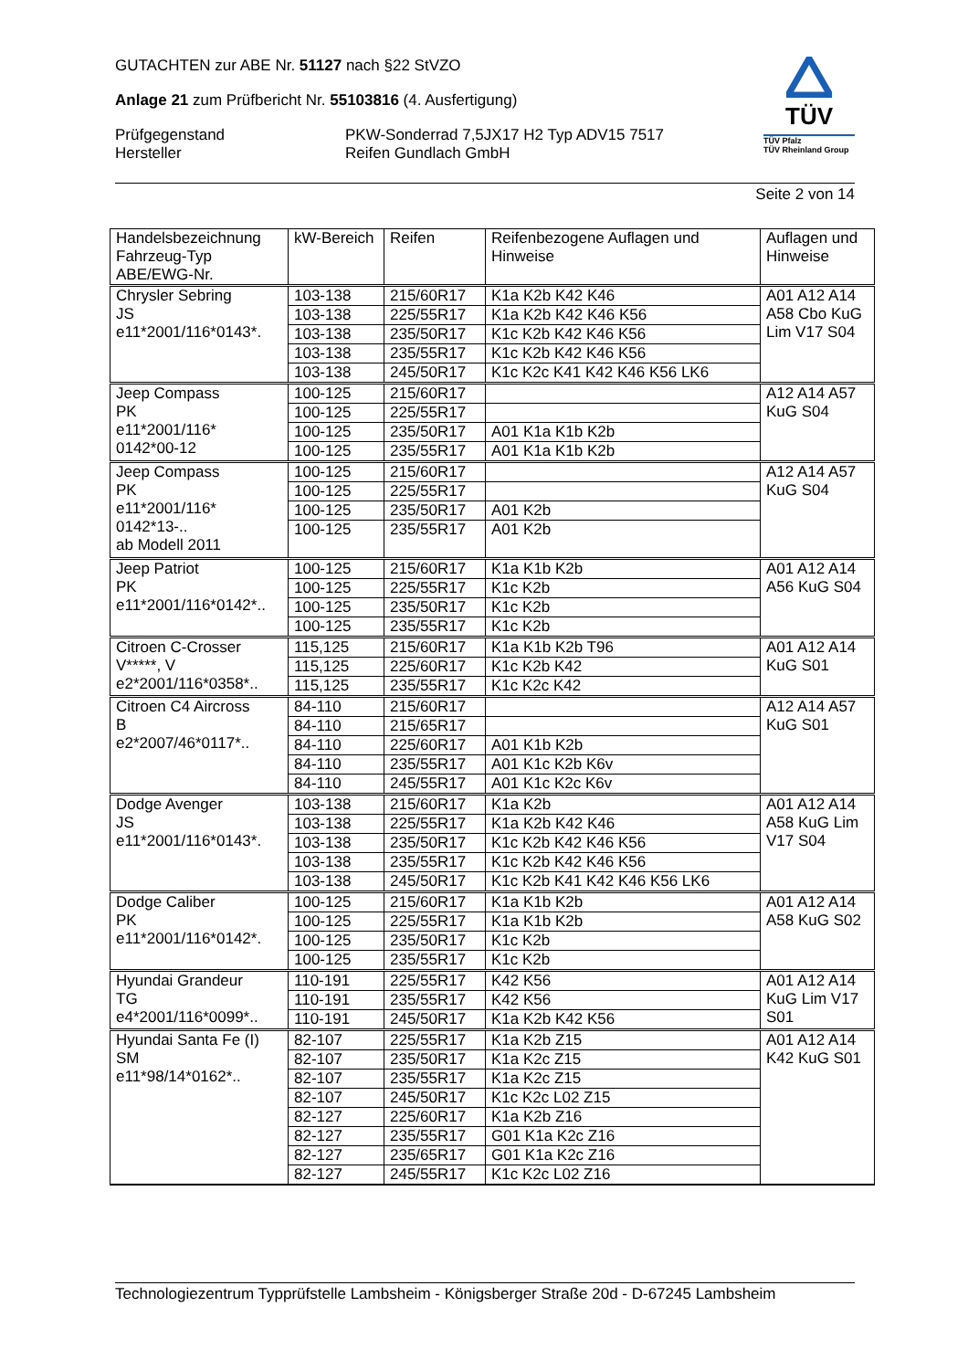TÜV
TÜV Pfalz
TÜV Rheinland Group
GUTACHTEN zur ABE Nr. 51127 nach §22 StVZO
Anlage 21 zum Prüfbericht Nr. 55103816 (4. Ausfertigung)
Prüfgegenstand
Hersteller
PKW-Sonderrad 7,5JX17 H2 Typ ADV15 7517
Reifen Gundlach GmbH
Seite 2 von 14
| Handelsbezeichnung Fahrzeug-Typ ABE/EWG-Nr. | kW-Bereich | Reifen | Reifenbezogene Auflagen und Hinweise | Auflagen und Hinweise |
| --- | --- | --- | --- | --- |
| Chrysler Sebring JS e11*2001/116*0143*. | 103-138 | 215/60R17 | K1a K2b K42 K46 | A01 A12 A14 A58 Cbo KuG Lim V17 S04 |
| | 103-138 | 225/55R17 | K1a K2b K42 K46 K56 | |
| | 103-138 | 235/50R17 | K1c K2b K42 K46 K56 | |
| | 103-138 | 235/55R17 | K1c K2b K42 K46 K56 | |
| | 103-138 | 245/50R17 | K1c K2c K41 K42 K46 K56 LK6 | |
| Jeep Compass PK e11*2001/116* 0142*00-12 | 100-125 | 215/60R17 | | A12 A14 A57 KuG S04 |
| | 100-125 | 225/55R17 | | |
| | 100-125 | 235/50R17 | A01 K1a K1b K2b | |
| | 100-125 | 235/55R17 | A01 K1a K1b K2b | |
| Jeep Compass PK e11*2001/116* 0142*13-.. ab Modell 2011 | 100-125 | 215/60R17 | | A12 A14 A57 KuG S04 |
| | 100-125 | 225/55R17 | | |
| | 100-125 | 235/50R17 | A01 K2b | |
| | 100-125 | 235/55R17 | A01 K2b | |
| Jeep Patriot PK e11*2001/116*0142*.. | 100-125 | 215/60R17 | K1a K1b K2b | A01 A12 A14 A56 KuG S04 |
| | 100-125 | 225/55R17 | K1c K2b | |
| | 100-125 | 235/50R17 | K1c K2b | |
| | 100-125 | 235/55R17 | K1c K2b | |
| Citroen C-Crosser V*****, V e2*2001/116*0358*.. | 115,125 | 215/60R17 | K1a K1b K2b T96 | A01 A12 A14 KuG S01 |
| | 115,125 | 225/60R17 | K1c K2b K42 | |
| | 115,125 | 235/55R17 | K1c K2c K42 | |
| Citroen C4 Aircross B e2*2007/46*0117*.. | 84-110 | 215/60R17 | | A12 A14 A57 KuG S01 |
| | 84-110 | 215/65R17 | | |
| | 84-110 | 225/60R17 | A01 K1b K2b | |
| | 84-110 | 235/55R17 | A01 K1c K2b K6v | |
| | 84-110 | 245/55R17 | A01 K1c K2c K6v | |
| Dodge Avenger JS e11*2001/116*0143*. | 103-138 | 215/60R17 | K1a K2b | A01 A12 A14 A58 KuG Lim V17 S04 |
| | 103-138 | 225/55R17 | K1a K2b K42 K46 | |
| | 103-138 | 235/50R17 | K1c K2b K42 K46 K56 | |
| | 103-138 | 235/55R17 | K1c K2b K42 K46 K56 | |
| | 103-138 | 245/50R17 | K1c K2b K41 K42 K46 K56 LK6 | |
| Dodge Caliber PK e11*2001/116*0142*. | 100-125 | 215/60R17 | K1a K1b K2b | A01 A12 A14 A58 KuG S02 |
| | 100-125 | 225/55R17 | K1a K1b K2b | |
| | 100-125 | 235/50R17 | K1c K2b | |
| | 100-125 | 235/55R17 | K1c K2b | |
| Hyundai Grandeur TG e4*2001/116*0099*.. | 110-191 | 225/55R17 | K42 K56 | A01 A12 A14 KuG Lim V17 S01 |
| | 110-191 | 235/55R17 | K42 K56 | |
| | 110-191 | 245/50R17 | K1a K2b K42 K56 | |
| Hyundai Santa Fe (I) SM e11*98/14*0162*.. | 82-107 | 225/55R17 | K1a K2b Z15 | A01 A12 A14 K42 KuG S01 |
| | 82-107 | 235/50R17 | K1a K2c Z15 | |
| | 82-107 | 235/55R17 | K1a K2c Z15 | |
| | 82-107 | 245/50R17 | K1c K2c L02 Z15 | |
| | 82-127 | 225/60R17 | K1a K2b Z16 | |
| | 82-127 | 235/55R17 | G01 K1a K2c Z16 | |
| | 82-127 | 235/65R17 | G01 K1a K2c Z16 | |
| | 82-127 | 245/55R17 | K1c K2c L02 Z16 | |
Technologiezentrum Typprüfstelle Lambsheim - Königsberger Straße 20d - D-67245 Lambsheim